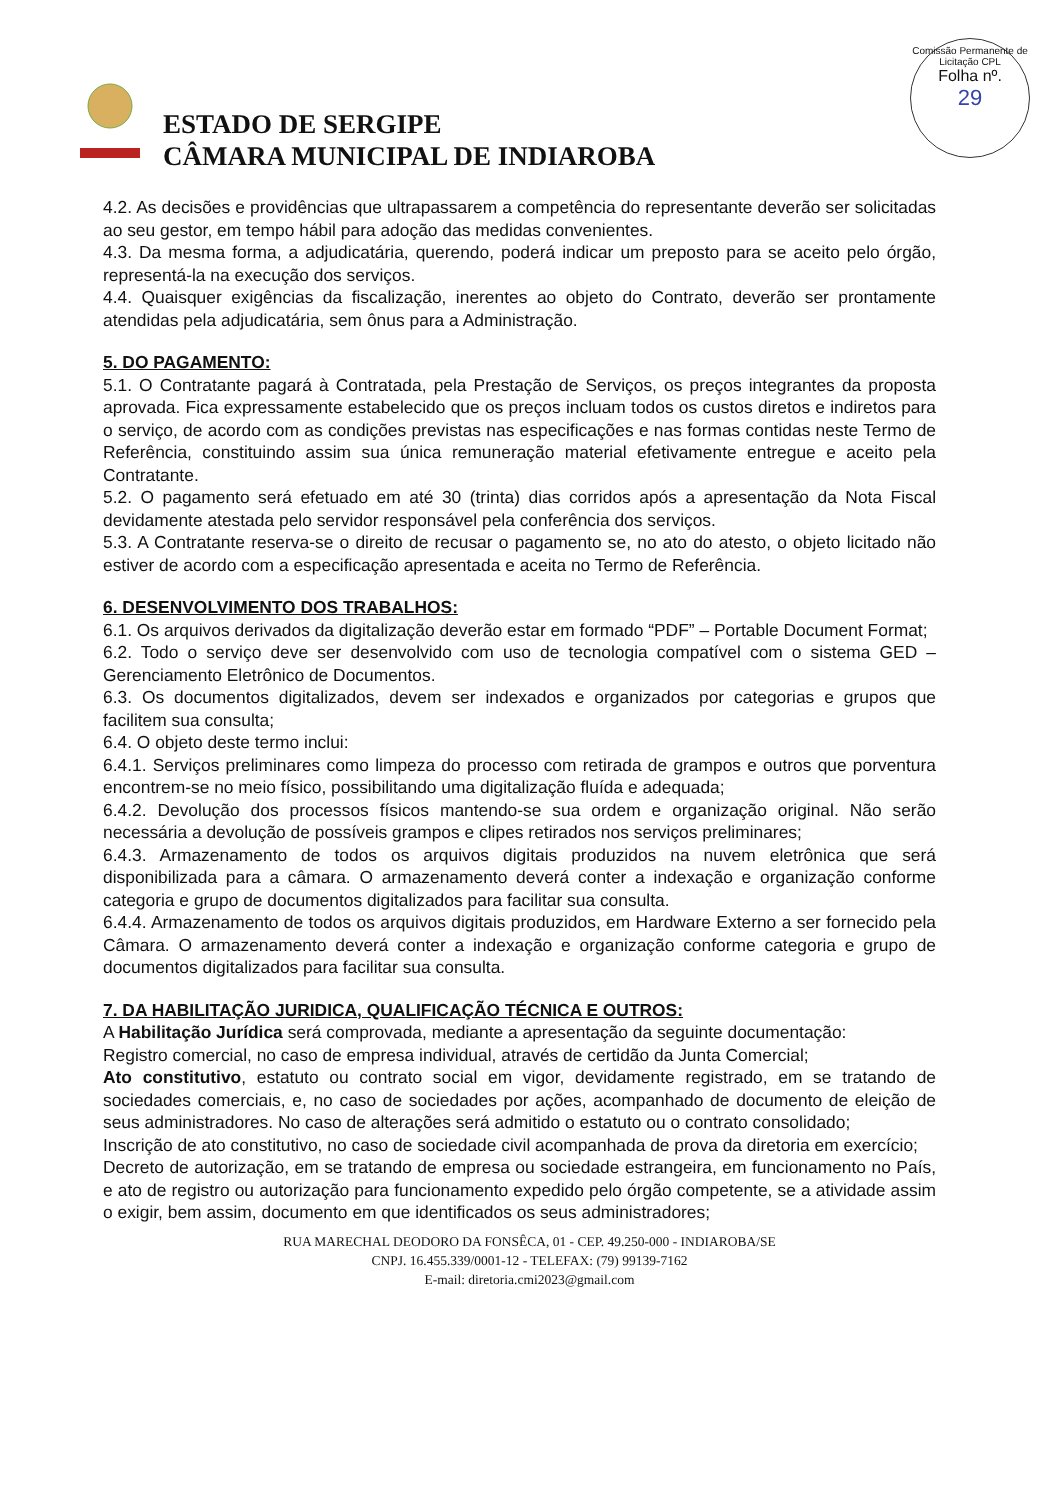ESTADO DE SERGIPE
CÂMARA MUNICIPAL DE INDIAROBA
Comissão Permanente de Licitação CPL
Folha nº.
29
4.2. As decisões e providências que ultrapassarem a competência do representante deverão ser solicitadas ao seu gestor, em tempo hábil para adoção das medidas convenientes.
4.3. Da mesma forma, a adjudicatária, querendo, poderá indicar um preposto para se aceito pelo órgão, representá-la na execução dos serviços.
4.4. Quaisquer exigências da fiscalização, inerentes ao objeto do Contrato, deverão ser prontamente atendidas pela adjudicatária, sem ônus para a Administração.
5. DO PAGAMENTO:
5.1. O Contratante pagará à Contratada, pela Prestação de Serviços, os preços integrantes da proposta aprovada. Fica expressamente estabelecido que os preços incluam todos os custos diretos e indiretos para o serviço, de acordo com as condições previstas nas especificações e nas formas contidas neste Termo de Referência, constituindo assim sua única remuneração material efetivamente entregue e aceito pela Contratante.
5.2. O pagamento será efetuado em até 30 (trinta) dias corridos após a apresentação da Nota Fiscal devidamente atestada pelo servidor responsável pela conferência dos serviços.
5.3. A Contratante reserva-se o direito de recusar o pagamento se, no ato do atesto, o objeto licitado não estiver de acordo com a especificação apresentada e aceita no Termo de Referência.
6. DESENVOLVIMENTO DOS TRABALHOS:
6.1. Os arquivos derivados da digitalização deverão estar em formado “PDF” – Portable Document Format;
6.2. Todo o serviço deve ser desenvolvido com uso de tecnologia compatível com o sistema GED – Gerenciamento Eletrônico de Documentos.
6.3. Os documentos digitalizados, devem ser indexados e organizados por categorias e grupos que facilitem sua consulta;
6.4. O objeto deste termo inclui:
6.4.1. Serviços preliminares como limpeza do processo com retirada de grampos e outros que porventura encontrem-se no meio físico, possibilitando uma digitalização fluída e adequada;
6.4.2. Devolução dos processos físicos mantendo-se sua ordem e organização original. Não serão necessária a devolução de possíveis grampos e clipes retirados nos serviços preliminares;
6.4.3. Armazenamento de todos os arquivos digitais produzidos na nuvem eletrônica que será disponibilizada para a câmara. O armazenamento deverá conter a indexação e organização conforme categoria e grupo de documentos digitalizados para facilitar sua consulta.
6.4.4. Armazenamento de todos os arquivos digitais produzidos, em Hardware Externo a ser fornecido pela Câmara. O armazenamento deverá conter a indexação e organização conforme categoria e grupo de documentos digitalizados para facilitar sua consulta.
7. DA HABILITAÇÃO JURIDICA, QUALIFICAÇÃO TÉCNICA E OUTROS:
A Habilitação Jurídica será comprovada, mediante a apresentação da seguinte documentação:
Registro comercial, no caso de empresa individual, através de certidão da Junta Comercial;
Ato constitutivo, estatuto ou contrato social em vigor, devidamente registrado, em se tratando de sociedades comerciais, e, no caso de sociedades por ações, acompanhado de documento de eleição de seus administradores. No caso de alterações será admitido o estatuto ou o contrato consolidado;
Inscrição de ato constitutivo, no caso de sociedade civil acompanhada de prova da diretoria em exercício;
Decreto de autorização, em se tratando de empresa ou sociedade estrangeira, em funcionamento no País, e ato de registro ou autorização para funcionamento expedido pelo órgão competente, se a atividade assim o exigir, bem assim, documento em que identificados os seus administradores;
RUA MARECHAL DEODORO DA FONSÊCA, 01 - CEP. 49.250-000 - INDIAROBA/SE
CNPJ. 16.455.339/0001-12 - TELEFAX: (79) 99139-7162
E-mail: diretoria.cmi2023@gmail.com